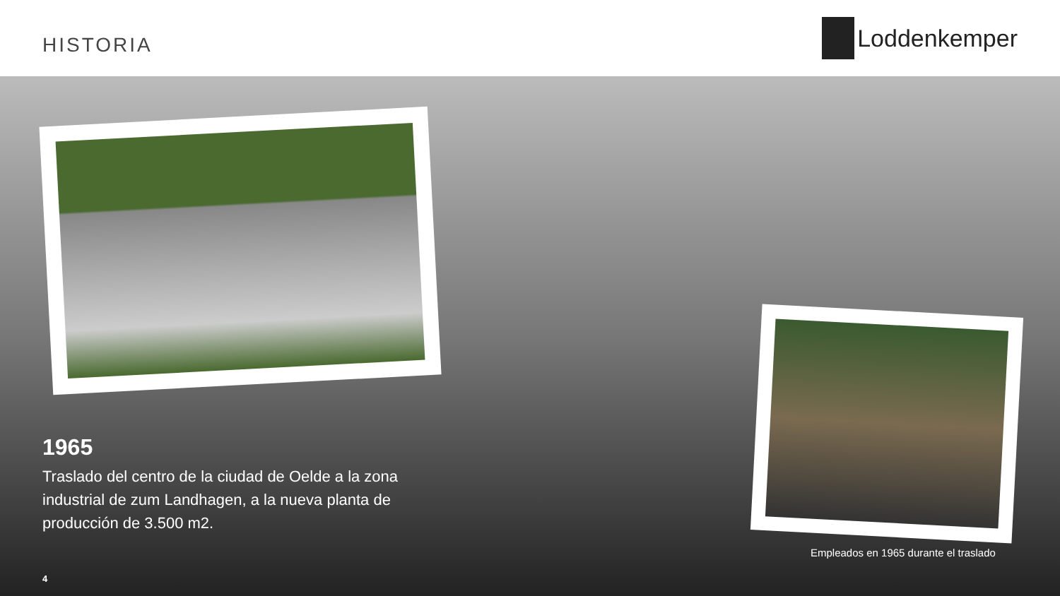HISTORIA
Loddenkemper
1965
Traslado del centro de la ciudad de Oelde a la zona industrial de zum Landhagen, a la nueva planta de producción de 3.500 m2.
Empleados en 1965 durante el traslado
4